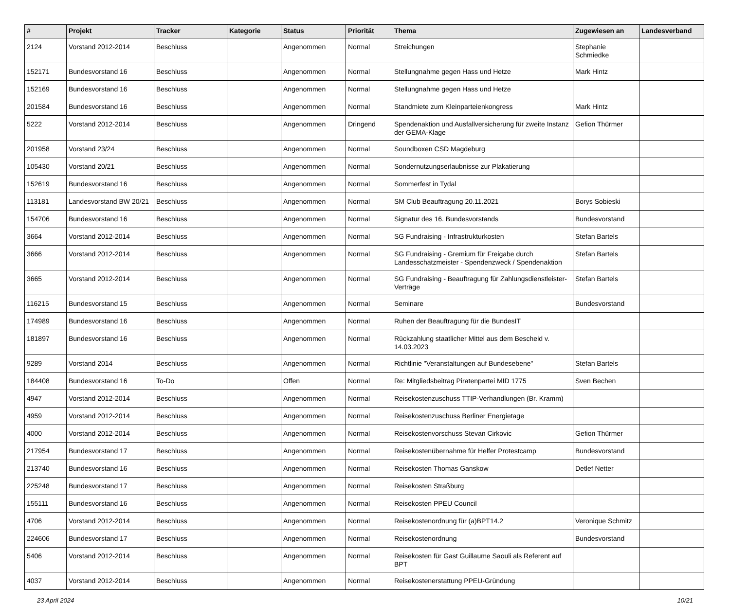| # | Projekt | Tracker | Kategorie | Status | Priorität | Thema | Zugewiesen an | Landesverband |
| --- | --- | --- | --- | --- | --- | --- | --- | --- |
| 2124 | Vorstand 2012-2014 | Beschluss | | Angenommen | Normal | Streichungen | Stephanie Schmiedke | |
| 152171 | Bundesvorstand 16 | Beschluss | | Angenommen | Normal | Stellungnahme gegen Hass und Hetze | Mark Hintz | |
| 152169 | Bundesvorstand 16 | Beschluss | | Angenommen | Normal | Stellungnahme gegen Hass und Hetze | | |
| 201584 | Bundesvorstand 16 | Beschluss | | Angenommen | Normal | Standmiete zum Kleinparteienkongress | Mark Hintz | |
| 5222 | Vorstand 2012-2014 | Beschluss | | Angenommen | Dringend | Spendenaktion und Ausfallversicherung für zweite Instanz der GEMA-Klage | Gefion Thürmer | |
| 201958 | Vorstand 23/24 | Beschluss | | Angenommen | Normal | Soundboxen CSD Magdeburg | | |
| 105430 | Vorstand 20/21 | Beschluss | | Angenommen | Normal | Sondernutzungserlaubnisse zur Plakatierung | | |
| 152619 | Bundesvorstand 16 | Beschluss | | Angenommen | Normal | Sommerfest in Tydal | | |
| 113181 | Landesvorstand BW 20/21 | Beschluss | | Angenommen | Normal | SM Club Beauftragung 20.11.2021 | Borys Sobieski | |
| 154706 | Bundesvorstand 16 | Beschluss | | Angenommen | Normal | Signatur des 16. Bundesvorstands | Bundesvorstand | |
| 3664 | Vorstand 2012-2014 | Beschluss | | Angenommen | Normal | SG Fundraising - Infrastrukturkosten | Stefan Bartels | |
| 3666 | Vorstand 2012-2014 | Beschluss | | Angenommen | Normal | SG Fundraising - Gremium für Freigabe durch Landesschatzmeister - Spendenzweck / Spendenaktion | Stefan Bartels | |
| 3665 | Vorstand 2012-2014 | Beschluss | | Angenommen | Normal | SG Fundraising - Beauftragung für Zahlungsdienstleister-Verträge | Stefan Bartels | |
| 116215 | Bundesvorstand 15 | Beschluss | | Angenommen | Normal | Seminare | Bundesvorstand | |
| 174989 | Bundesvorstand 16 | Beschluss | | Angenommen | Normal | Ruhen der Beauftragung für die BundesIT | | |
| 181897 | Bundesvorstand 16 | Beschluss | | Angenommen | Normal | Rückzahlung staatlicher Mittel aus dem Bescheid v. 14.03.2023 | | |
| 9289 | Vorstand 2014 | Beschluss | | Angenommen | Normal | Richtlinie "Veranstaltungen auf Bundesebene" | Stefan Bartels | |
| 184408 | Bundesvorstand 16 | To-Do | | Offen | Normal | Re: Mitgliedsbeitrag Piratenpartei MID 1775 | Sven Bechen | |
| 4947 | Vorstand 2012-2014 | Beschluss | | Angenommen | Normal | Reisekostenzuschuss TTIP-Verhandlungen (Br. Kramm) | | |
| 4959 | Vorstand 2012-2014 | Beschluss | | Angenommen | Normal | Reisekostenzuschuss Berliner Energietage | | |
| 4000 | Vorstand 2012-2014 | Beschluss | | Angenommen | Normal | Reisekostenvorschuss Stevan Cirkovic | Gefion Thürmer | |
| 217954 | Bundesvorstand 17 | Beschluss | | Angenommen | Normal | Reisekostenübernahme für Helfer Protestcamp | Bundesvorstand | |
| 213740 | Bundesvorstand 16 | Beschluss | | Angenommen | Normal | Reisekosten Thomas Ganskow | Detlef Netter | |
| 225248 | Bundesvorstand 17 | Beschluss | | Angenommen | Normal | Reisekosten Straßburg | | |
| 155111 | Bundesvorstand 16 | Beschluss | | Angenommen | Normal | Reisekosten PPEU Council | | |
| 4706 | Vorstand 2012-2014 | Beschluss | | Angenommen | Normal | Reisekostenordnung für (a)BPT14.2 | Veronique Schmitz | |
| 224606 | Bundesvorstand 17 | Beschluss | | Angenommen | Normal | Reisekostenordnung | Bundesvorstand | |
| 5406 | Vorstand 2012-2014 | Beschluss | | Angenommen | Normal | Reisekosten für Gast Guillaume Saouli als Referent auf BPT | | |
| 4037 | Vorstand 2012-2014 | Beschluss | | Angenommen | Normal | Reisekostenerstattung PPEU-Gründung | | |
23 April 2024 10/21